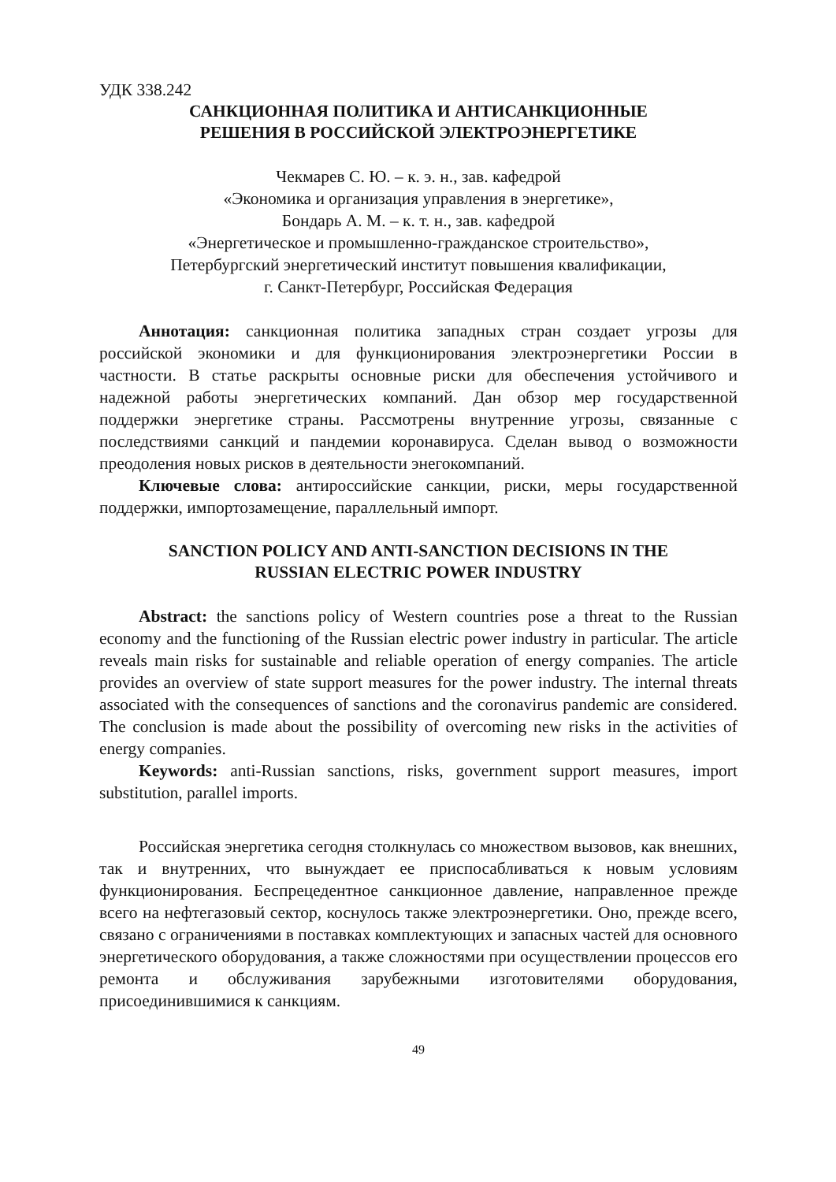УДК 338.242
САНКЦИОННАЯ ПОЛИТИКА И АНТИСАНКЦИОННЫЕ
РЕШЕНИЯ В РОССИЙСКОЙ ЭЛЕКТРОЭНЕРГЕТИКЕ
Чекмарев С. Ю. – к. э. н., зав. кафедрой
«Экономика и организация управления в энергетике»,
Бондарь А. М. – к. т. н., зав. кафедрой
«Энергетическое и промышленно-гражданское строительство»,
Петербургский энергетический институт повышения квалификации,
г. Санкт-Петербург, Российская Федерация
Аннотация: санкционная политика западных стран создает угрозы для российской экономики и для функционирования электроэнергетики России в частности. В статье раскрыты основные риски для обеспечения устойчивого и надежной работы энергетических компаний. Дан обзор мер государственной поддержки энергетике страны. Рассмотрены внутренние угрозы, связанные с последствиями санкций и пандемии коронавируса. Сделан вывод о возможности преодоления новых рисков в деятельности энегокомпаний.
Ключевые слова: антироссийские санкции, риски, меры государственной поддержки, импортозамещение, параллельный импорт.
SANCTION POLICY AND ANTI-SANCTION DECISIONS IN THE
RUSSIAN ELECTRIC POWER INDUSTRY
Abstract: the sanctions policy of Western countries pose a threat to the Russian economy and the functioning of the Russian electric power industry in particular. The article reveals main risks for sustainable and reliable operation of energy companies. The article provides an overview of state support measures for the power industry. The internal threats associated with the consequences of sanctions and the coronavirus pandemic are considered. The conclusion is made about the possibility of overcoming new risks in the activities of energy companies.
Keywords: anti-Russian sanctions, risks, government support measures, import substitution, parallel imports.
Российская энергетика сегодня столкнулась со множеством вызовов, как внешних, так и внутренних, что вынуждает ее приспосабливаться к новым условиям функционирования. Беспрецедентное санкционное давление, направленное прежде всего на нефтегазовый сектор, коснулось также электроэнергетики. Оно, прежде всего, связано с ограничениями в поставках комплектующих и запасных частей для основного энергетического оборудования, а также сложностями при осуществлении процессов его ремонта и обслуживания зарубежными изготовителями оборудования, присоединившимися к санкциям.
49